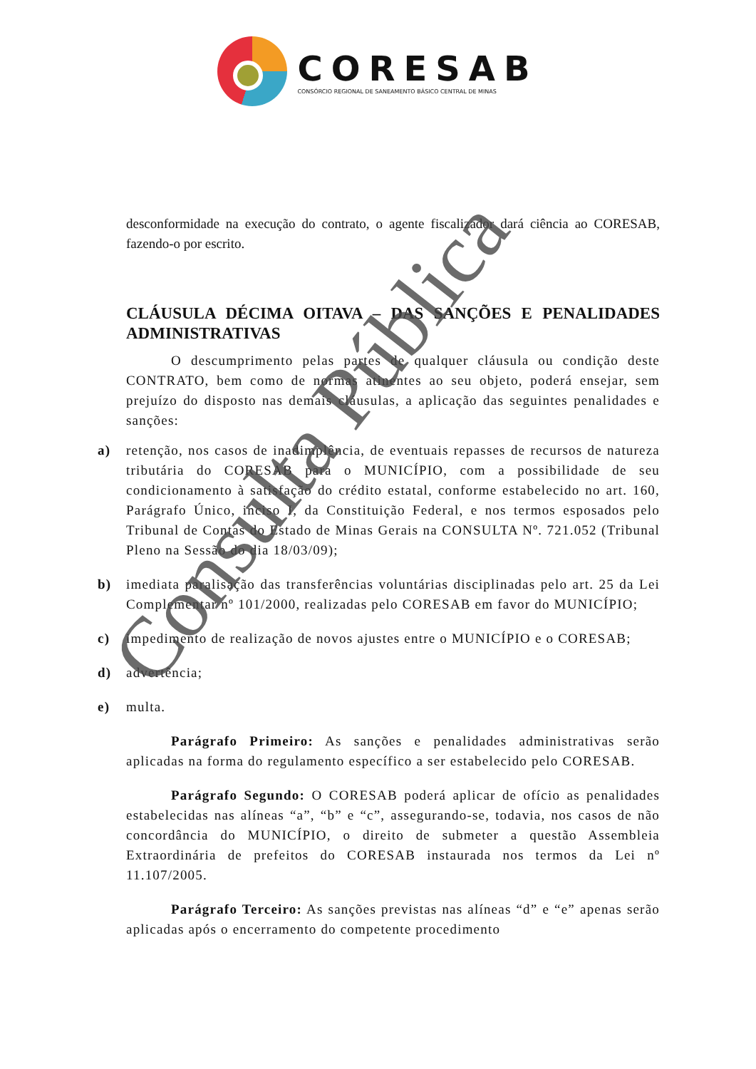CORESAB
CONSÓRCIO REGIONAL DE SANEAMENTO BÁSICO CENTRAL DE MINAS
desconformidade na execução do contrato, o agente fiscalizador dará ciência ao CORESAB, fazendo-o por escrito.
CLÁUSULA DÉCIMA OITAVA – DAS SANÇÕES E PENALIDADES ADMINISTRATIVAS
O descumprimento pelas partes de qualquer cláusula ou condição deste CONTRATO, bem como de normas atinentes ao seu objeto, poderá ensejar, sem prejuízo do disposto nas demais cláusulas, a aplicação das seguintes penalidades e sanções:
a) retenção, nos casos de inadimplência, de eventuais repasses de recursos de natureza tributária do CORESAB para o MUNICÍPIO, com a possibilidade de seu condicionamento à satisfação do crédito estatal, conforme estabelecido no art. 160, Parágrafo Único, inciso I, da Constituição Federal, e nos termos esposados pelo Tribunal de Contas do Estado de Minas Gerais na CONSULTA Nº. 721.052 (Tribunal Pleno na Sessão do dia 18/03/09);
b) imediata paralisação das transferências voluntárias disciplinadas pelo art. 25 da Lei Complementar nº 101/2000, realizadas pelo CORESAB em favor do MUNICÍPIO;
c) impedimento de realização de novos ajustes entre o MUNICÍPIO e o CORESAB;
d) advertência;
e) multa.
Parágrafo Primeiro: As sanções e penalidades administrativas serão aplicadas na forma do regulamento específico a ser estabelecido pelo CORESAB.
Parágrafo Segundo: O CORESAB poderá aplicar de ofício as penalidades estabelecidas nas alíneas “a”, “b” e “c”, assegurando-se, todavia, nos casos de não concordância do MUNICÍPIO, o direito de submeter a questão Assembleia Extraordinária de prefeitos do CORESAB instaurada nos termos da Lei nº 11.107/2005.
Parágrafo Terceiro: As sanções previstas nas alíneas “d” e “e” apenas serão aplicadas após o encerramento do competente procedimento
Consulta Pública